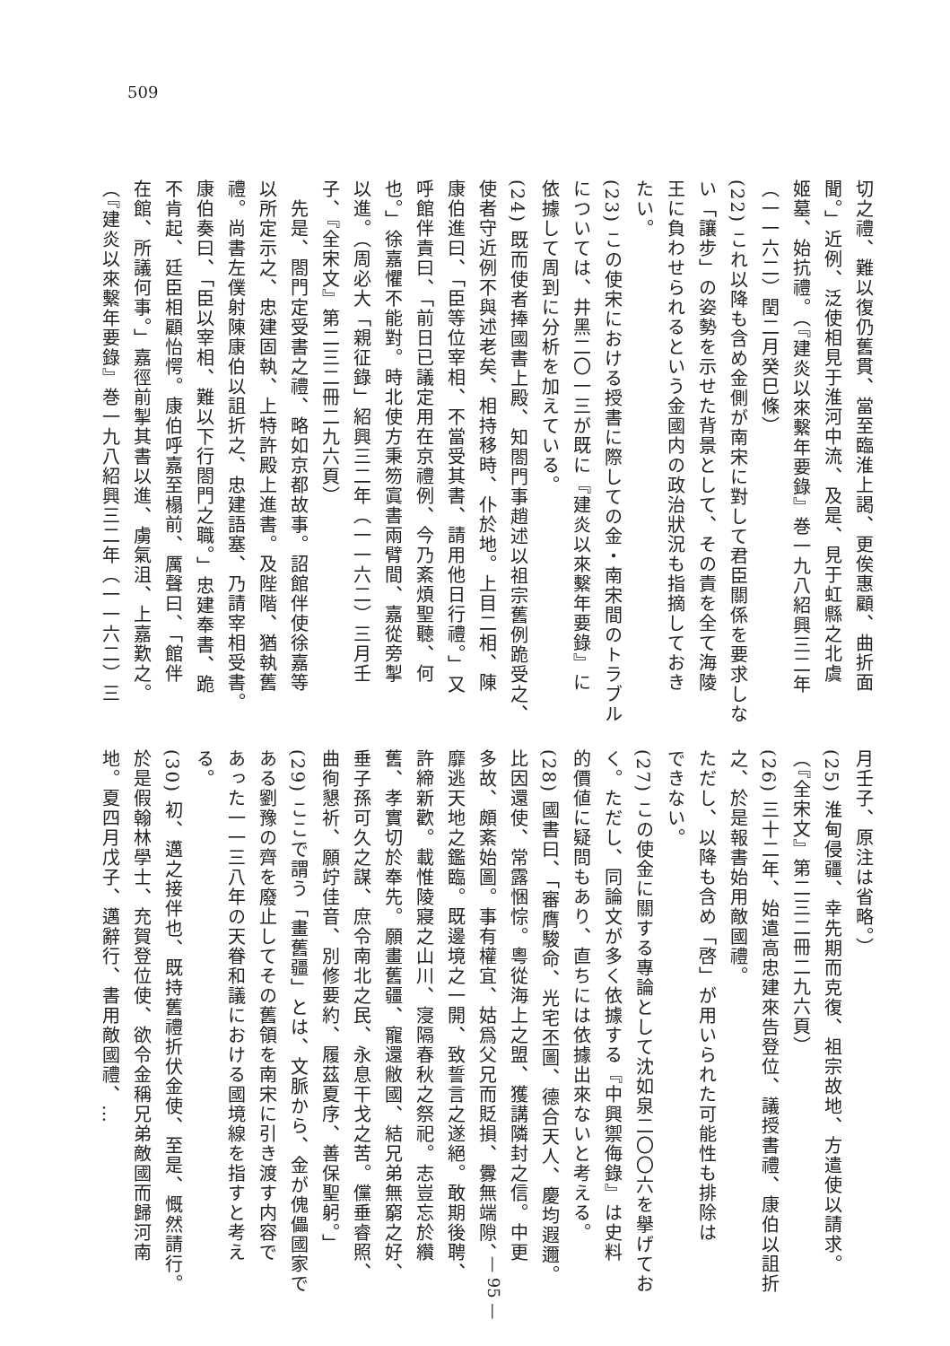509
切之禮、難以復仍舊貫、當至臨淮上謁、更俟惠顧、曲折面
聞。」近例、泛使相見于淮河中流、及是、見于虹縣之北虞
姬墓、始抗禮。（『建炎以來繫年要錄』巻一九八紹興三二年
（一一六二）閏二月癸巳條）
(22) これ以降も含め金側が南宋に對して君臣關係を要求しな
い「讓步」の姿勢を示せた背景として、その責を全て海陵
王に負わせられるという金國内の政治狀況も指摘しておき
たい。
(23) この使宋における授書に際しての金・南宋間のトラブル
については、井黑二〇一三が既に『建炎以來繫年要錄』に
依據して周到に分析を加えている。
(24) 既而使者捧國書上殿、知閤門事趙述以祖宗舊例跪受之、
使者守近例不與述老矣、相持移時、仆於地。上目二相、陳
康伯進曰、「臣等位宰相、不當受其書、請用他日行禮。」又
呼館伴責曰、「前日已議定用在京禮例、今乃紊煩聖聽、何
也。」徐嘉懼不能對。時北使方秉笏寘書兩臂間、嘉從旁掣
以進。（周必大「親征錄」紹興三二年（一一六二）三月壬
子、『全宋文』第二三二冊二九六頁）
　先是、閤門定受書之禮、略如京都故事。詔館伴使徐嘉等
以所定示之、忠建固執、上特許殿上進書。及陛階、猶執舊
禮。尚書左僕射陳康伯以詛折之、忠建語塞、乃請宰相受書。
康伯奏曰、「臣以宰相、難以下行閤門之職。」忠建奉書、跪
不肯起、廷臣相顧怡愕。康伯呼嘉至榻前、厲聲曰、「館伴
在館、所議何事。」嘉徑前掣其書以進、虜氣沮、上嘉歎之。
（『建炎以來繫年要錄』巻一九八紹興三二年（一一六二）三
月壬子、原注は省略。）
(25) 淮甸侵疆、幸先期而克復、祖宗故地、方遣使以請求。
（『全宋文』第二三二冊二九六頁）
(26) 三十二年、始遣高忠建來告登位、議授書禮、康伯以詛折
之、於是報書始用敵國禮。
ただし、以降も含め「啓」が用いられた可能性も排除は
できない。
(27) この使金に關する專論として沈如泉二〇〇六を擧げてお
く。ただし、同論文が多く依據する『中興禦侮錄』は史料
的價値に疑問もあり、直ちには依據出來ないと考える。
(28) 國書曰、「審膺駿命、光宅丕圖、德合天人、慶均遐邇。
比因還使、常露悃悰。粵從海上之盟、獲講隣封之信。中更
多故、頗紊始圖。事有權宜、姑爲父兄而貶損、釁無端隙、
靡逃天地之鑑臨。既邊境之一開、致誓言之遂絕。敢期後聘、
許締新歡。載惟陵寢之山川、寖隔春秋之祭祀。志豈忘於纘
舊、孝實切於奉先。願畫舊疆、寵還敝國、結兄弟無窮之好、
垂子孫可久之謀、庶令南北之民、永息干戈之苦。儻垂睿照、
曲徇懇祈、願竚佳音、別修要約、履茲夏序、善保聖躬。」
(29) ここで謂う「畫舊疆」とは、文脈から、金が傀儡國家で
ある劉豫の齊を廢止してその舊領を南宋に引き渡す内容で
あった一一三八年の天眷和議における國境線を指すと考え
る。
(30) 初、邁之接伴也、既持舊禮折伏金使、至是、慨然請行。
於是假翰林學士、充賀登位使、欲令金稱兄弟敵國而歸河南
地。夏四月戊子、邁辭行、書用敵國禮、…
— 95 —